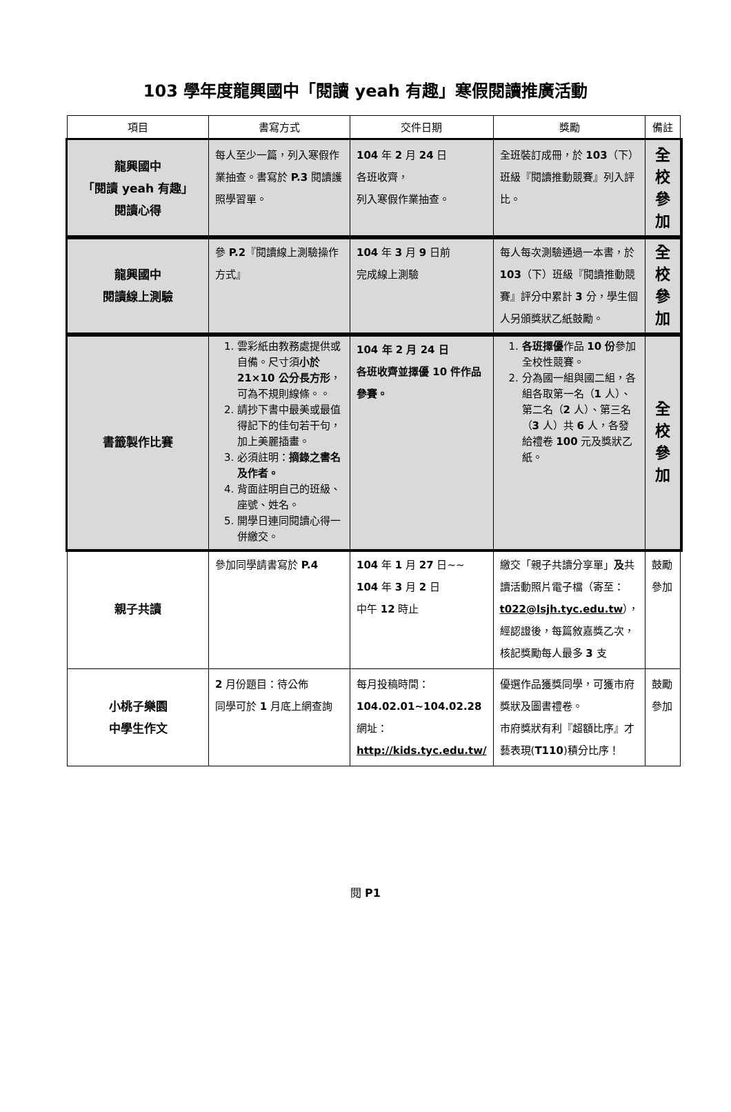103 學年度龍興國中「閱讀 yeah 有趣」寒假閱讀推廣活動
| 項目 | 書寫方式 | 交件日期 | 獎勵 | 備註 |
| --- | --- | --- | --- | --- |
| 龍興國中 「閱讀 yeah 有趣」 閱讀心得 | 每人至少一篇，列入寒假作業抽查。書寫於 P.3 閱讀護照學習單。 | 104 年 2 月 24 日 各班收齊， 列入寒假作業抽查。 | 全班裝訂成冊，於 103 （下）班級『閱讀推動競賽』列入評比。 | 全校 參加 |
| 龍興國中 閱讀線上測驗 | 參 P.2 『閱讀線上測驗操作方式』 | 104 年 3 月 9 日前 完成線上測驗 | 每人每次測驗通過一本書，於 103 （下）班級『閱讀推動競賽』評分中累計 3 分，學生個人另頒獎狀乙紙鼓勵。 | 全校 參加 |
| 書籤製作比賽 | 1. 雲彩紙由教務處提供或自備。尺寸須 小於 21×10 公分長方形 ，可為不規則線條。。 2. 請抄下書中最美或最值得記下的佳句若干句，加上美麗插畫。 3. 必須註明： 摘錄之書名及作者。 4. 背面註明自己的班級、座號、姓名。 5. 開學日連同閱讀心得一併繳交。 | 104 年 2 月 24 日 各班收齊並擇優 10 件作品參賽。 | 1. 各班擇優 作品 10 份 參加全校性競賽。 2. 分為國一組與國二組，各組各取第一名（ 1 人）、第二名（ 2 人）、第三名（ 3 人）共 6 人，各發給禮卷 100 元及獎狀乙紙。 | 全校 參加 |
| 親子共讀 | 參加同學請書寫於 P.4 | 104 年 1 月 27 日~~ 104 年 3 月 2 日 中午 12 時止 | 繳交「親子共讀分享單」 及 共讀活動照片電子檔（寄至： t022@lsjh.tyc.edu.tw ），經認證後，每篇敘嘉獎乙次，核記獎勵每人最多 3 支 | 鼓勵參加 |
| 小桃子樂園 中學生作文 | 2 月份題目：待公佈 同學可於 1 月底上網查詢 | 每月投稿時間： 104.02.01~104.02.28 網址： http://kids.tyc.edu.tw/ | 優選作品獲獎同學，可獲市府獎狀及圖書禮卷。 市府獎狀有利『超額比序』才藝表現( T110 )積分比序！ | 鼓勵參加 |
閱 P1